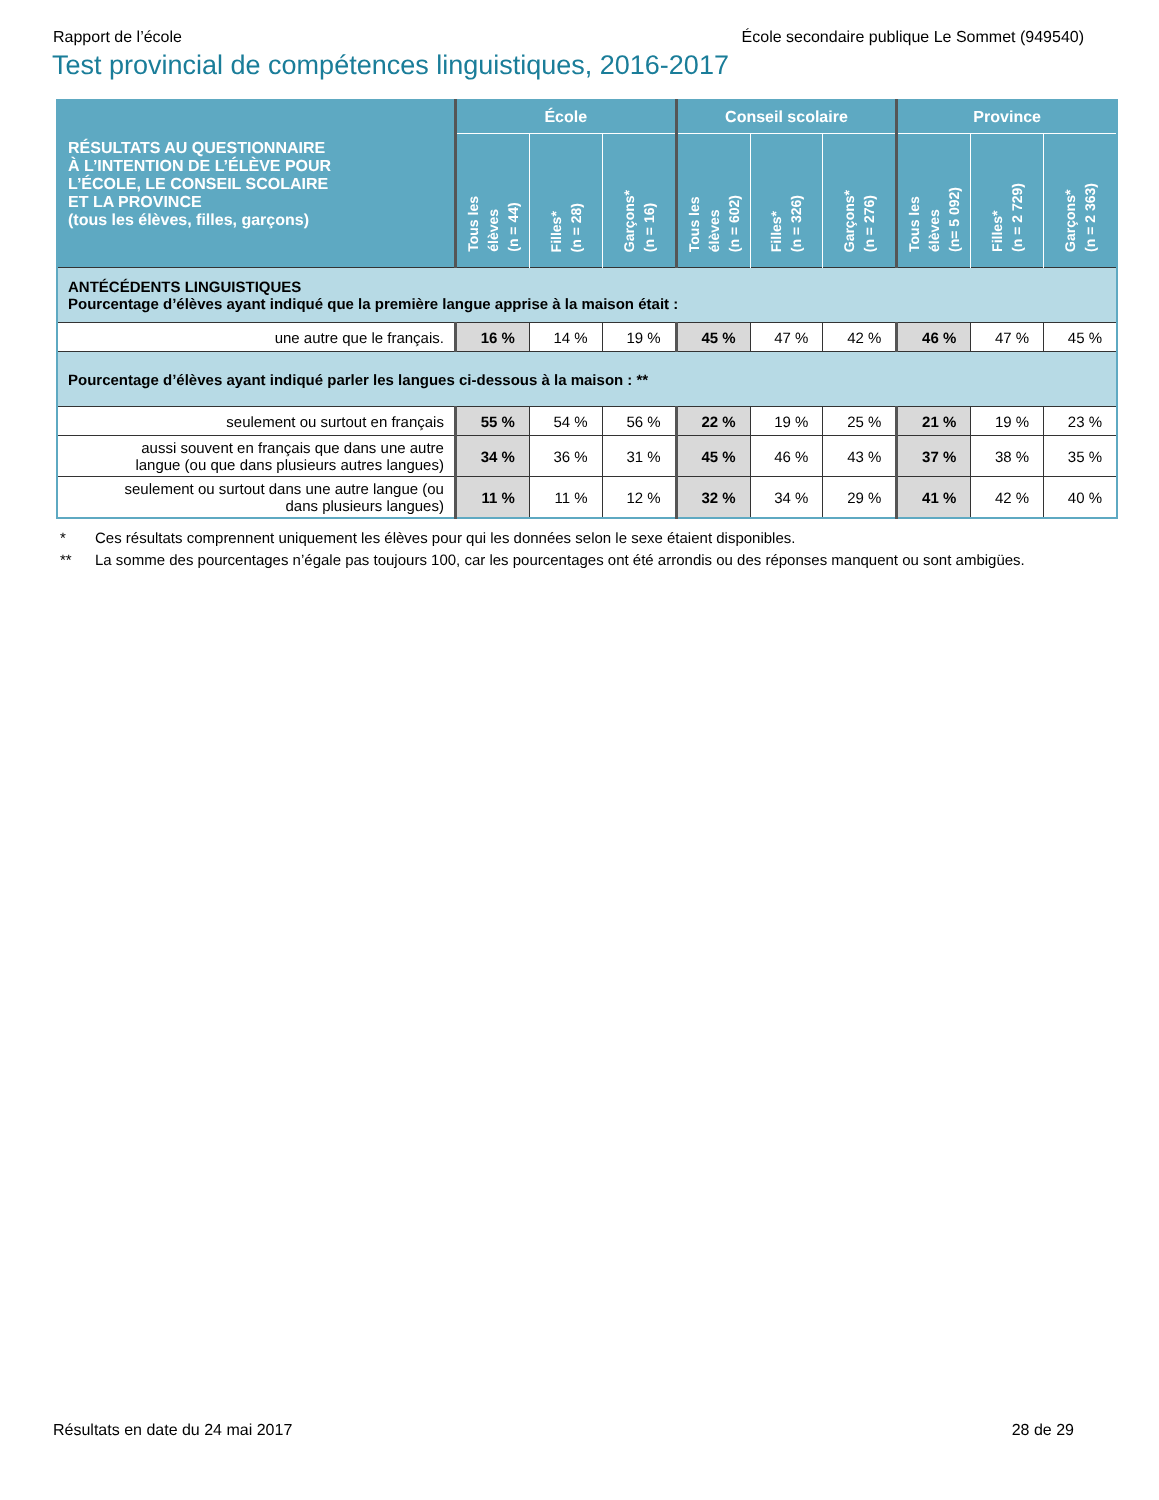Rapport de l’école École secondaire publique Le Sommet (949540)
Test provincial de compétences linguistiques, 2016-2017
| RÉSULTATS AU QUESTIONNAIRE À L’INTENTION DE L’ÉLÈVE POUR L’ÉCOLE, LE CONSEIL SCOLAIRE ET LA PROVINCE (tous les élèves, filles, garçons) | École | | | Conseil scolaire | | | Province | | |
| --- | --- | --- | --- | --- | --- | --- | --- | --- | --- |
| | Tous les élèves (n = 44) | Filles* (n = 28) | Garçons* (n = 16) | Tous les élèves (n = 602) | Filles* (n = 326) | Garçons* (n = 276) | Tous les élèves (n= 5 092) | Filles* (n = 2 729) | Garçons* (n = 2 363) |
| ANTÉCÉDENTS LINGUISTIQUES Pourcentage d’élèves ayant indiqué que la première langue apprise à la maison était : | | | | | | | | | |
| une autre que le français. | 16 % | 14 % | 19 % | 45 % | 47 % | 42 % | 46 % | 47 % | 45 % |
| Pourcentage d’élèves ayant indiqué parler les langues ci-dessous à la maison : ** | | | | | | | | | |
| seulement ou surtout en français | 55 % | 54 % | 56 % | 22 % | 19 % | 25 % | 21 % | 19 % | 23 % |
| aussi souvent en français que dans une autre langue (ou que dans plusieurs autres langues) | 34 % | 36 % | 31 % | 45 % | 46 % | 43 % | 37 % | 38 % | 35 % |
| seulement ou surtout dans une autre langue (ou dans plusieurs langues) | 11 % | 11 % | 12 % | 32 % | 34 % | 29 % | 41 % | 42 % | 40 % |
* Ces résultats comprennent uniquement les élèves pour qui les données selon le sexe étaient disponibles.
** La somme des pourcentages n’égale pas toujours 100, car les pourcentages ont été arrondis ou des réponses manquent ou sont ambigües.
Résultats en date du 24 mai 2017 28 de 29